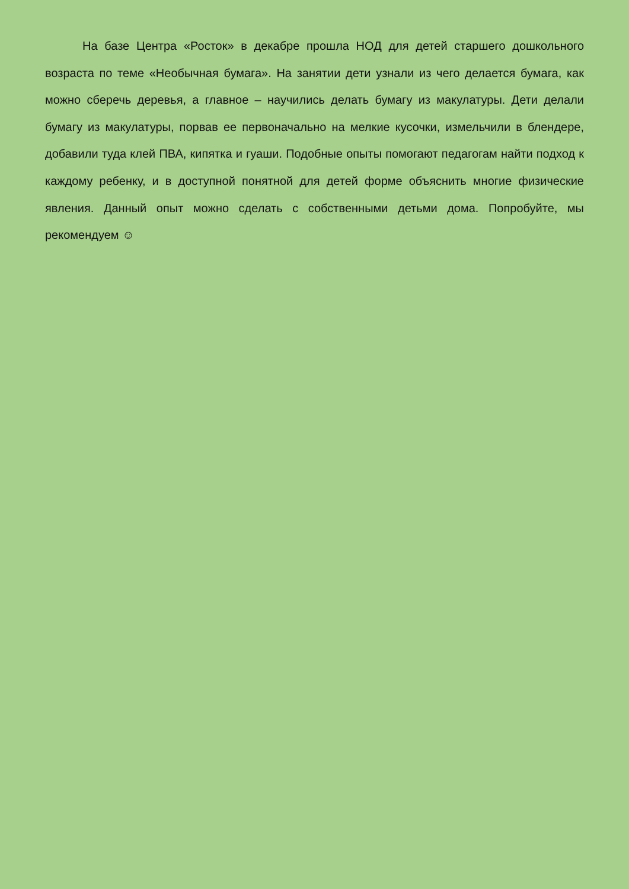На базе Центра «Росток» в декабре прошла НОД для детей старшего дошкольного возраста по теме «Необычная бумага». На занятии дети узнали из чего делается бумага, как можно сберечь деревья, а главное – научились делать бумагу из макулатуры. Дети делали бумагу из макулатуры, порвав ее первоначально на мелкие кусочки, измельчили в блендере, добавили туда клей ПВА, кипятка и гуаши. Подобные опыты помогают педагогам найти подход к каждому ребенку, и в доступной понятной для детей форме объяснить многие физические явления. Данный опыт можно сделать с собственными детьми дома. Попробуйте, мы рекомендуем ☺